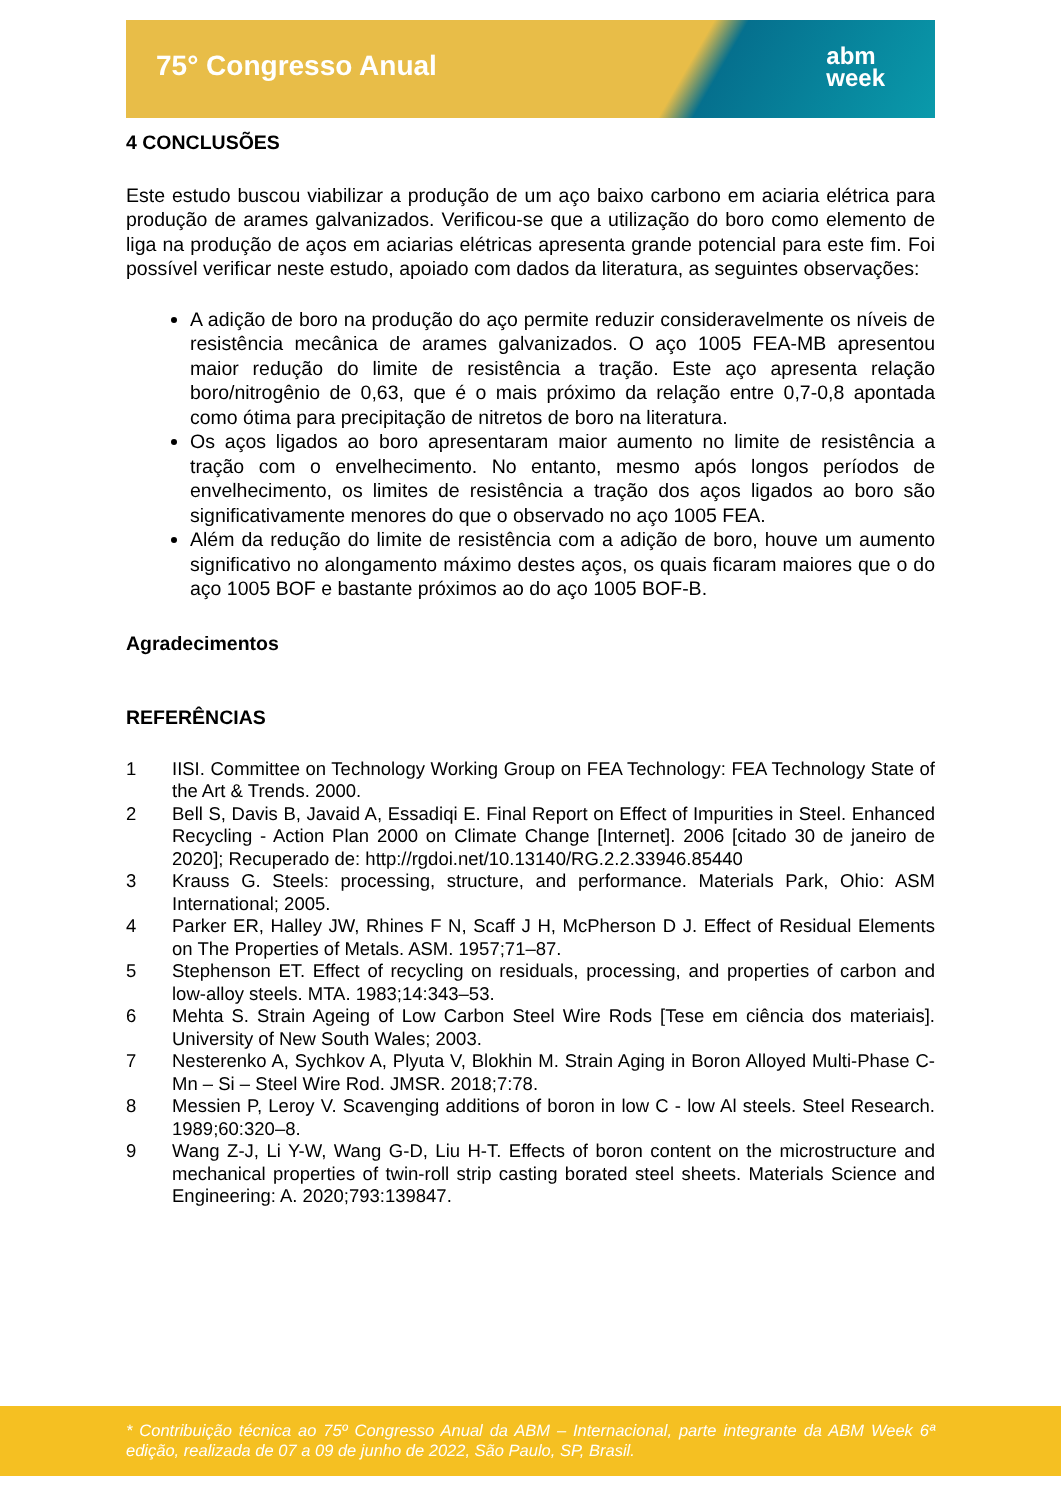75° Congresso Anual
abm
week
4 CONCLUSÕES
Este estudo buscou viabilizar a produção de um aço baixo carbono em aciaria elétrica para produção de arames galvanizados. Verificou-se que a utilização do boro como elemento de liga na produção de aços em aciarias elétricas apresenta grande potencial para este fim. Foi possível verificar neste estudo, apoiado com dados da literatura, as seguintes observações:
A adição de boro na produção do aço permite reduzir consideravelmente os níveis de resistência mecânica de arames galvanizados. O aço 1005 FEA-MB apresentou maior redução do limite de resistência a tração. Este aço apresenta relação boro/nitrogênio de 0,63, que é o mais próximo da relação entre 0,7-0,8 apontada como ótima para precipitação de nitretos de boro na literatura.
Os aços ligados ao boro apresentaram maior aumento no limite de resistência a tração com o envelhecimento. No entanto, mesmo após longos períodos de envelhecimento, os limites de resistência a tração dos aços ligados ao boro são significativamente menores do que o observado no aço 1005 FEA.
Além da redução do limite de resistência com a adição de boro, houve um aumento significativo no alongamento máximo destes aços, os quais ficaram maiores que o do aço 1005 BOF e bastante próximos ao do aço 1005 BOF-B.
Agradecimentos
REFERÊNCIAS
1 IISI. Committee on Technology Working Group on FEA Technology: FEA Technology State of the Art & Trends. 2000.
2 Bell S, Davis B, Javaid A, Essadiqi E. Final Report on Effect of Impurities in Steel. Enhanced Recycling - Action Plan 2000 on Climate Change [Internet]. 2006 [citado 30 de janeiro de 2020]; Recuperado de: http://rgdoi.net/10.13140/RG.2.2.33946.85440
3 Krauss G. Steels: processing, structure, and performance. Materials Park, Ohio: ASM International; 2005.
4 Parker ER, Halley JW, Rhines F N, Scaff J H, McPherson D J. Effect of Residual Elements on The Properties of Metals. ASM. 1957;71–87.
5 Stephenson ET. Effect of recycling on residuals, processing, and properties of carbon and low-alloy steels. MTA. 1983;14:343–53.
6 Mehta S. Strain Ageing of Low Carbon Steel Wire Rods [Tese em ciência dos materiais]. University of New South Wales; 2003.
7 Nesterenko A, Sychkov A, Plyuta V, Blokhin M. Strain Aging in Boron Alloyed Multi-Phase C- Mn – Si – Steel Wire Rod. JMSR. 2018;7:78.
8 Messien P, Leroy V. Scavenging additions of boron in low C - low Al steels. Steel Research. 1989;60:320–8.
9 Wang Z-J, Li Y-W, Wang G-D, Liu H-T. Effects of boron content on the microstructure and mechanical properties of twin-roll strip casting borated steel sheets. Materials Science and Engineering: A. 2020;793:139847.
* Contribuição técnica ao 75º Congresso Anual da ABM – Internacional, parte integrante da ABM Week 6ª edição, realizada de 07 a 09 de junho de 2022, São Paulo, SP, Brasil.